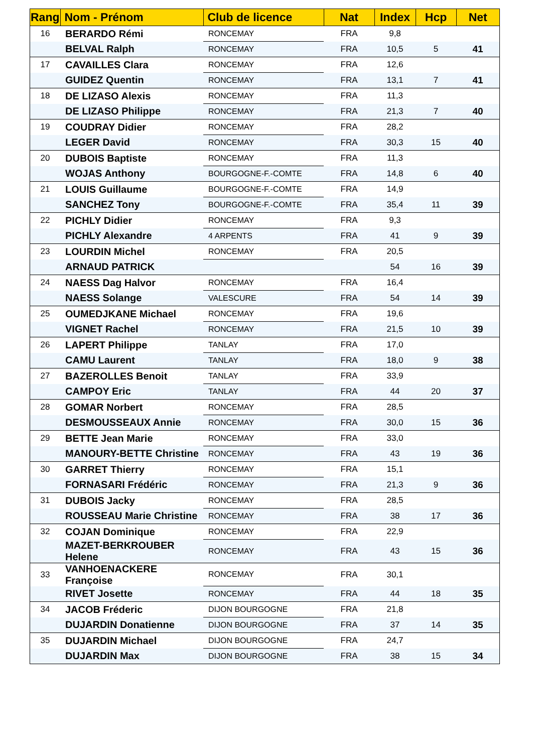| Rang | Nom - Prénom | Club de licence | Nat | Index | Hcp | Net |
| --- | --- | --- | --- | --- | --- | --- |
| 16 | BERARDO Rémi | RONCEMAY | FRA | 9,8 | | |
| | BELVAL Ralph | RONCEMAY | FRA | 10,5 | 5 | 41 |
| 17 | CAVAILLES Clara | RONCEMAY | FRA | 12,6 | | |
| | GUIDEZ Quentin | RONCEMAY | FRA | 13,1 | 7 | 41 |
| 18 | DE LIZASO Alexis | RONCEMAY | FRA | 11,3 | | |
| | DE LIZASO Philippe | RONCEMAY | FRA | 21,3 | 7 | 40 |
| 19 | COUDRAY Didier | RONCEMAY | FRA | 28,2 | | |
| | LEGER David | RONCEMAY | FRA | 30,3 | 15 | 40 |
| 20 | DUBOIS Baptiste | RONCEMAY | FRA | 11,3 | | |
| | WOJAS Anthony | BOURGOGNE-F.-COMTE | FRA | 14,8 | 6 | 40 |
| 21 | LOUIS Guillaume | BOURGOGNE-F.-COMTE | FRA | 14,9 | | |
| | SANCHEZ Tony | BOURGOGNE-F.-COMTE | FRA | 35,4 | 11 | 39 |
| 22 | PICHLY Didier | RONCEMAY | FRA | 9,3 | | |
| | PICHLY Alexandre | 4 ARPENTS | FRA | 41 | 9 | 39 |
| 23 | LOURDIN Michel | RONCEMAY | FRA | 20,5 | | |
| | ARNAUD PATRICK | | | 54 | 16 | 39 |
| 24 | NAESS Dag Halvor | RONCEMAY | FRA | 16,4 | | |
| | NAESS Solange | VALESCURE | FRA | 54 | 14 | 39 |
| 25 | OUMEDJKANE Michael | RONCEMAY | FRA | 19,6 | | |
| | VIGNET Rachel | RONCEMAY | FRA | 21,5 | 10 | 39 |
| 26 | LAPERT Philippe | TANLAY | FRA | 17,0 | | |
| | CAMU Laurent | TANLAY | FRA | 18,0 | 9 | 38 |
| 27 | BAZEROLLES Benoit | TANLAY | FRA | 33,9 | | |
| | CAMPOY Eric | TANLAY | FRA | 44 | 20 | 37 |
| 28 | GOMAR Norbert | RONCEMAY | FRA | 28,5 | | |
| | DESMOUSSEAUX Annie | RONCEMAY | FRA | 30,0 | 15 | 36 |
| 29 | BETTE Jean Marie | RONCEMAY | FRA | 33,0 | | |
| | MANOURY-BETTE Christine | RONCEMAY | FRA | 43 | 19 | 36 |
| 30 | GARRET Thierry | RONCEMAY | FRA | 15,1 | | |
| | FORNASARI Frédéric | RONCEMAY | FRA | 21,3 | 9 | 36 |
| 31 | DUBOIS Jacky | RONCEMAY | FRA | 28,5 | | |
| | ROUSSEAU Marie Christine | RONCEMAY | FRA | 38 | 17 | 36 |
| 32 | COJAN Dominique | RONCEMAY | FRA | 22,9 | | |
| | MAZET-BERKROUBER Helene | RONCEMAY | FRA | 43 | 15 | 36 |
| 33 | VANHOENACKERE Françoise | RONCEMAY | FRA | 30,1 | | |
| | RIVET Josette | RONCEMAY | FRA | 44 | 18 | 35 |
| 34 | JACOB Fréderic | DIJON BOURGOGNE | FRA | 21,8 | | |
| | DUJARDIN Donatienne | DIJON BOURGOGNE | FRA | 37 | 14 | 35 |
| 35 | DUJARDIN Michael | DIJON BOURGOGNE | FRA | 24,7 | | |
| | DUJARDIN Max | DIJON BOURGOGNE | FRA | 38 | 15 | 34 |